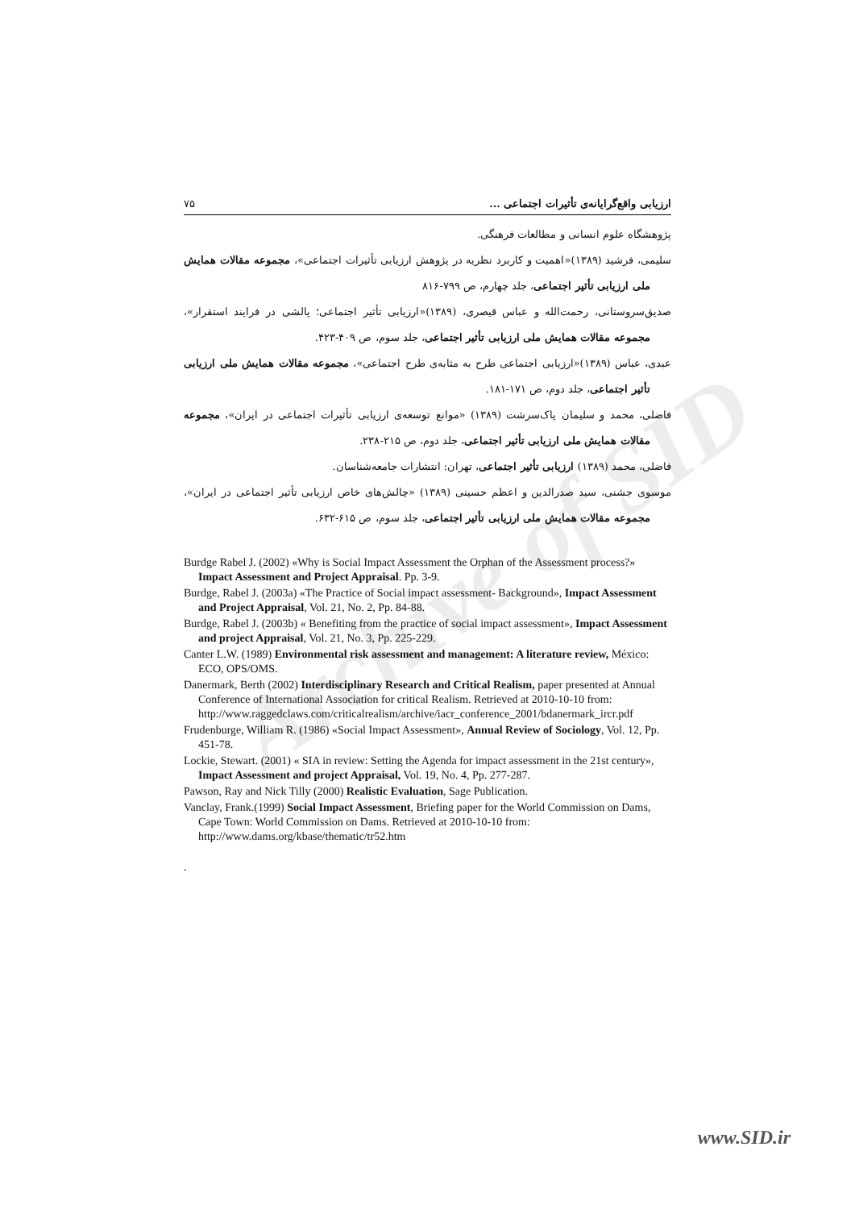Archive of SID
ارزیابی واقع‌گرایانه‌ی تأثیرات اجتماعی ... ۷۵
پژوهشگاه علوم انسانی و مطالعات فرهنگی.
سلیمی، فرشید (۱۳۸۹)«اهمیت و کاربرد نظریه در پژوهش ارزیابی تأثیرات اجتماعی»، مجموعه مقالات همایش ملی ارزیابی تأثیر اجتماعی، جلد چهارم، ص ۷۹۹-۸۱۶
صدیق‌سروستانی، رحمت‌الله و عباس قیصری، (۱۳۸۹)«ارزیابی تأثیر اجتماعی؛ پالشی در فرایند استقرار»، مجموعه مقالات همایش ملی ارزیابی تأثیر اجتماعی، جلد سوم، ص ۴۰۹-۴۲۳.
عبدی، عباس (۱۳۸۹)«ارزیابی اجتماعی طرح به مثابه‌ی طرح اجتماعی»، مجموعه مقالات همایش ملی ارزیابی تأثیر اجتماعی، جلد دوم، ص ۱۷۱-۱۸۱.
فاضلی، محمد و سلیمان پاک‌سرشت (۱۳۸۹) «موانع توسعه‌ی ارزیابی تأثیرات اجتماعی در ایران»، مجموعه مقالات همایش ملی ارزیابی تأثیر اجتماعی، جلد دوم، ص ۲۱۵-۲۳۸.
فاضلی، محمد (۱۳۸۹) ارزیابی تأثیر اجتماعی، تهران: انتشارات جامعه‌شناسان.
موسوی جشنی، سید صدرالدین و اعظم حسینی (۱۳۸۹) «چالش‌های خاص ارزیابی تأثیر اجتماعی در ایران»، مجموعه مقالات همایش ملی ارزیابی تأثیر اجتماعی، جلد سوم، ص ۶۱۵-۶۳۲.
Burdge Rabel J. (2002) «Why is Social Impact Assessment the Orphan of the Assessment process?» Impact Assessment and Project Appraisal. Pp. 3-9.
Burdge, Rabel J. (2003a) «The Practice of Social impact assessment- Background», Impact Assessment and Project Appraisal, Vol. 21, No. 2, Pp. 84-88.
Burdge, Rabel J. (2003b) « Benefiting from the practice of social impact assessment», Impact Assessment and project Appraisal, Vol. 21, No. 3, Pp. 225-229.
Canter L.W. (1989) Environmental risk assessment and management: A literature review, México: ECO, OPS/OMS.
Danermark, Berth (2002) Interdisciplinary Research and Critical Realism, paper presented at Annual Conference of International Association for critical Realism. Retrieved at 2010-10-10 from: http://www.raggedclaws.com/criticalrealism/archive/iacr_conference_2001/bdanermark_ircr.pdf
Frudenburge, William R. (1986) «Social Impact Assessment», Annual Review of Sociology, Vol. 12, Pp. 451-78.
Lockie, Stewart. (2001) « SIA in review: Setting the Agenda for impact assessment in the 21st century», Impact Assessment and project Appraisal, Vol. 19, No. 4, Pp. 277-287.
Pawson, Ray and Nick Tilly (2000) Realistic Evaluation, Sage Publication.
Vanclay, Frank.(1999) Social Impact Assessment, Briefing paper for the World Commission on Dams, Cape Town: World Commission on Dams. Retrieved at 2010-10-10 from: http://www.dams.org/kbase/thematic/tr52.htm
.
www.SID.ir